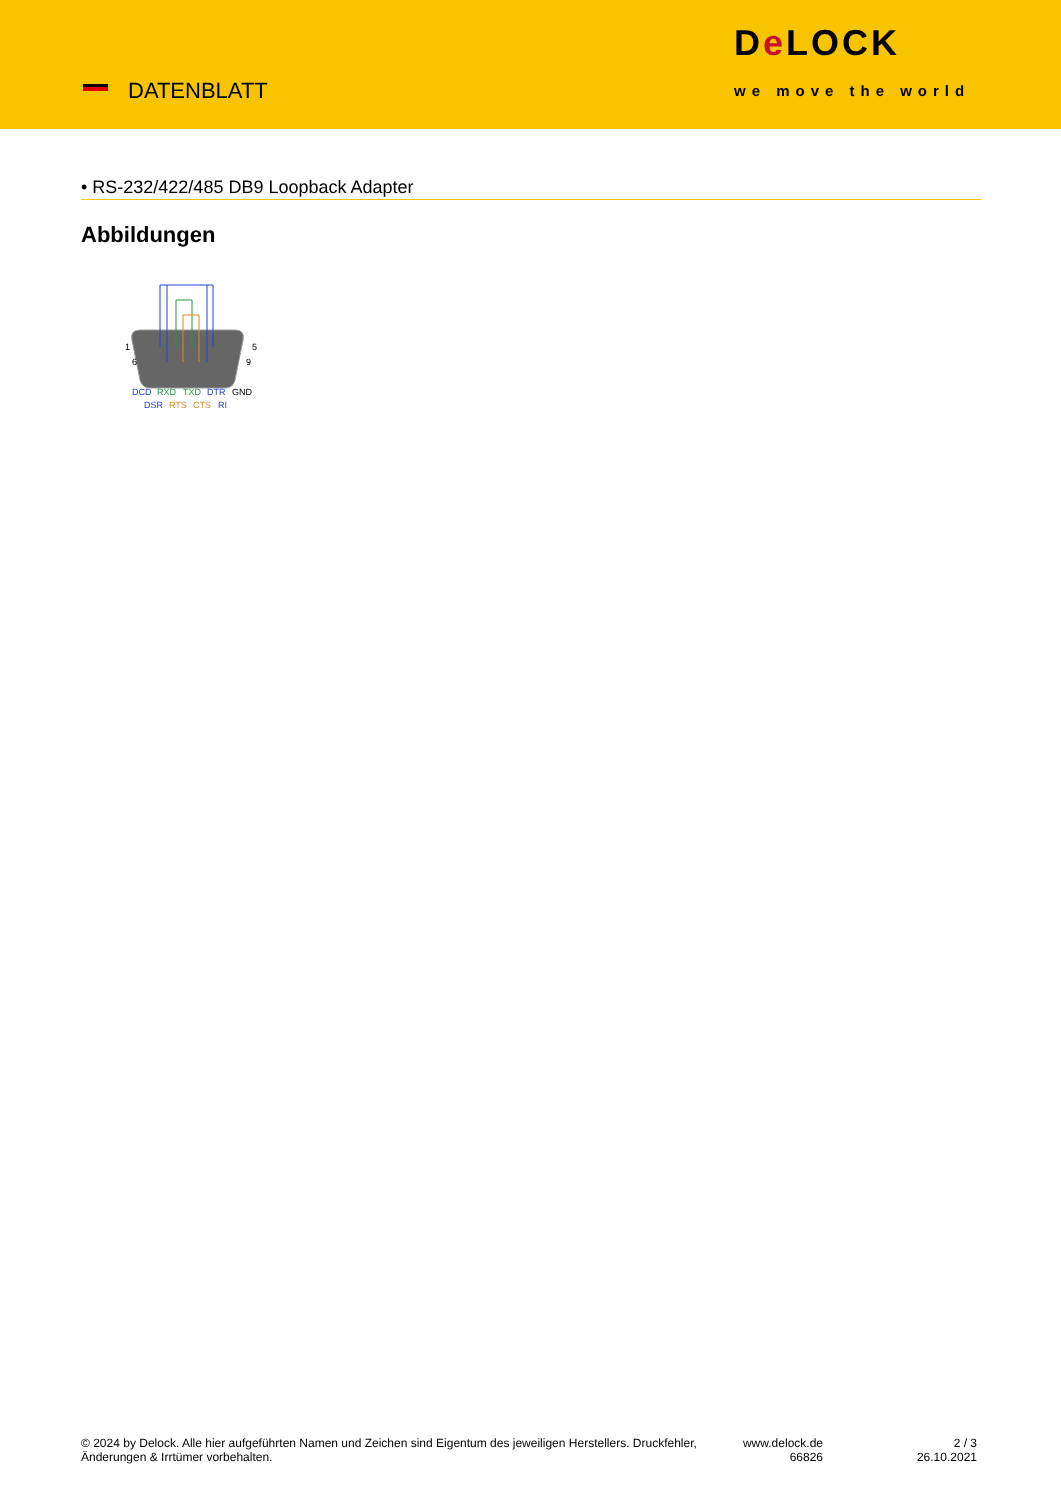DATENBLATT
De LOCK
we move the world
• RS-232/422/485 DB9 Loopback Adapter
Abbildungen
1
5
6
9
DCD
RXD
TXD
DTR
GND
DSR
RTS
CTS
RI
© 2024 by Delock. Alle hier aufgeführten Namen und Zeichen sind Eigentum des jeweiligen Herstellers. Druckfehler, Änderungen & Irrtümer vorbehalten.
www.delock.de
66826
2 / 3
26.10.2021